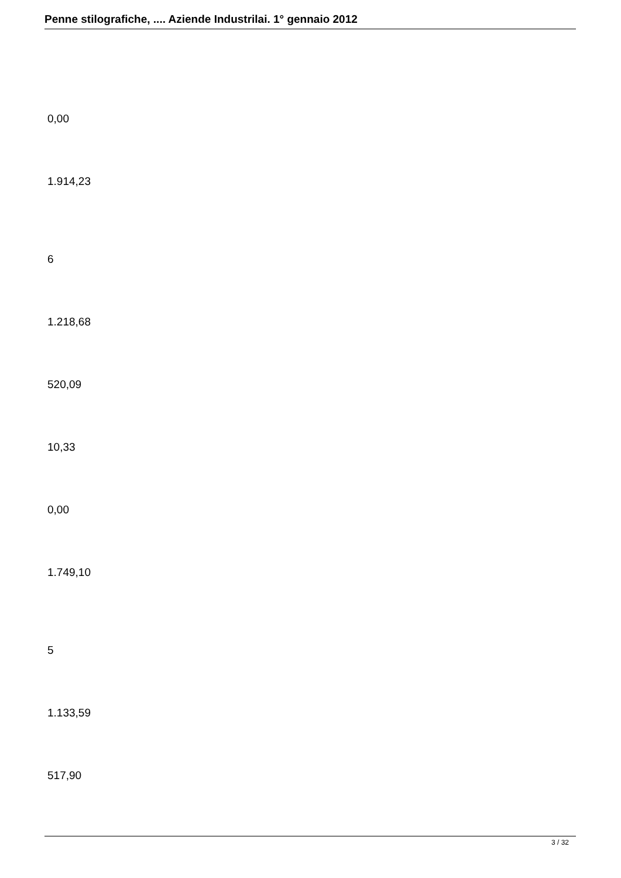Penne stilografiche, .... Aziende Industrilai. 1° gennaio 2012
0,00
1.914,23
6
1.218,68
520,09
10,33
0,00
1.749,10
5
1.133,59
517,90
3 / 32